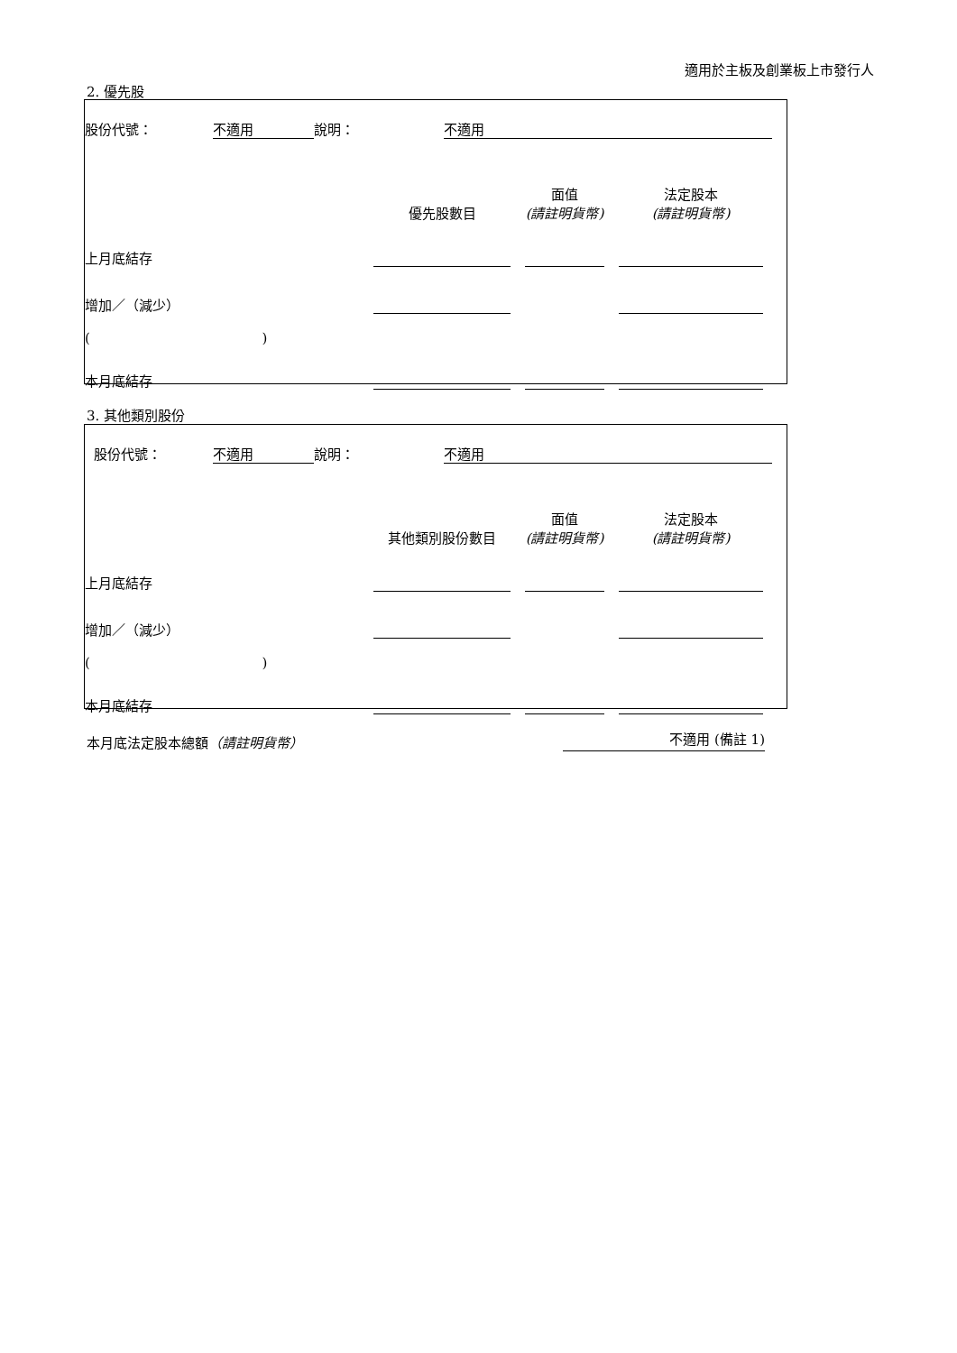適用於主板及創業板上市發行人
2. 優先股
| 股份代號： | 不適用 | 說明： | 不適用 | |
| | 優先股數目 | | 面值 (請註明貨幣) | | 法定股本 (請註明貨幣) | |
| 上月底結存 | | | | | | |
| 增加／（減少） | | | | | | |
| ( ) | | | | | | |
| 本月底結存 | | | | | | |
3. 其他類別股份
| 股份代號： | 不適用 | 說明： | 不適用 | |
| | 其他類別股份數目 | | 面值 (請註明貨幣) | | 法定股本 (請註明貨幣) | |
| 上月底結存 | | | | | | |
| 增加／（減少） | | | | | | |
| ( ) | | | | | | |
| 本月底結存 | | | | | | |
本月底法定股本總額（請註明貨幣） 不適用 (備註 1)